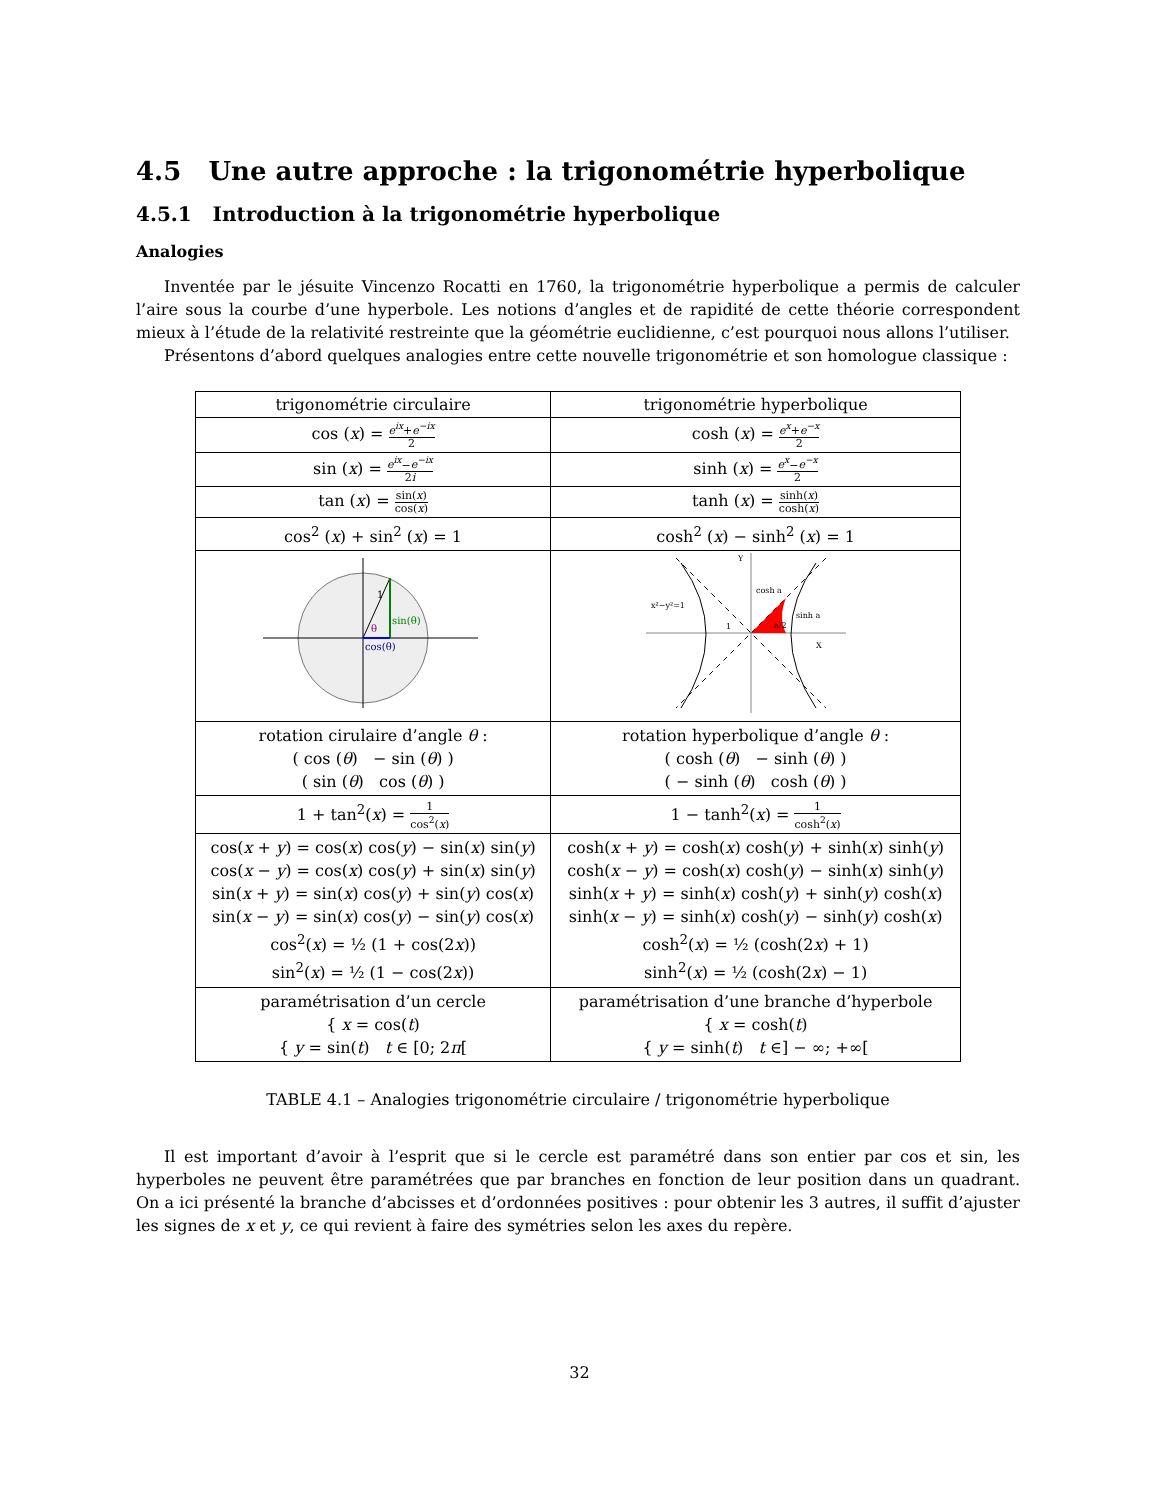4.5 Une autre approche : la trigonométrie hyperbolique
4.5.1 Introduction à la trigonométrie hyperbolique
Analogies
Inventée par le jésuite Vincenzo Rocatti en 1760, la trigonométrie hyperbolique a permis de calculer l’aire sous la courbe d’une hyperbole. Les notions d’angles et de rapidité de cette théorie correspondent mieux à l’étude de la relativité restreinte que la géométrie euclidienne, c’est pourquoi nous allons l’utiliser.
Présentons d’abord quelques analogies entre cette nouvelle trigonométrie et son homologue classique :
| trigonométrie circulaire | trigonométrie hyperbolique |
| --- | --- |
| cos ( x ) = e<sup>ix</sup> + e<sup>−ix</sup> 2 | cosh ( x ) = e<sup>x</sup> + e<sup>−x</sup> 2 |
| sin ( x ) = e<sup>ix</sup> − e<sup>−ix</sup> 2 i | sinh ( x ) = e<sup>x</sup> − e<sup>−x</sup> 2 |
| tan ( x ) = sin( x ) cos( x ) | tanh ( x ) = sinh( x ) cosh( x ) |
| cos<sup>2</sup> ( x ) + sin<sup>2</sup> ( x ) = 1 | cosh<sup>2</sup> ( x ) − sinh<sup>2</sup> ( x ) = 1 |
| 1 θ sin(θ) cos(θ) | cosh a sinh a x²−y²=1 X Y a/2 1 |
| rotation cirulaire d’angle θ : ( cos ( θ ) − sin ( θ ) ) ( sin ( θ ) cos ( θ ) ) | rotation hyperbolique d’angle θ : ( cosh ( θ ) − sinh ( θ ) ) ( − sinh ( θ ) cosh ( θ ) ) |
| 1 + tan<sup>2</sup>( x ) = 1 cos<sup>2</sup>( x ) | 1 − tanh<sup>2</sup>( x ) = 1 cosh<sup>2</sup>( x ) |
| cos( x + y ) = cos( x ) cos( y ) − sin( x ) sin( y ) cos( x − y ) = cos( x ) cos( y ) + sin( x ) sin( y ) sin( x + y ) = sin( x ) cos( y ) + sin( y ) cos( x ) sin( x − y ) = sin( x ) cos( y ) − sin( y ) cos( x ) cos<sup>2</sup>( x ) = ½ (1 + cos(2 x )) sin<sup>2</sup>( x ) = ½ (1 − cos(2 x )) | cosh( x + y ) = cosh( x ) cosh( y ) + sinh( x ) sinh( y ) cosh( x − y ) = cosh( x ) cosh( y ) − sinh( x ) sinh( y ) sinh( x + y ) = sinh( x ) cosh( y ) + sinh( y ) cosh( x ) sinh( x − y ) = sinh( x ) cosh( y ) − sinh( y ) cosh( x ) cosh<sup>2</sup>( x ) = ½ (cosh(2 x ) + 1) sinh<sup>2</sup>( x ) = ½ (cosh(2 x ) − 1) |
| paramétrisation d’un cercle { x = cos( t ) { y = sin( t ) t ∈ [0; 2 π [ | paramétrisation d’une branche d’hyperbole { x = cosh( t ) { y = sinh( t ) t ∈] − ∞; +∞[ |
TABLE 4.1 – Analogies trigonométrie circulaire / trigonométrie hyperbolique
Il est important d’avoir à l’esprit que si le cercle est paramétré dans son entier par cos et sin, les hyperboles ne peuvent être paramétrées que par branches en fonction de leur position dans un quadrant. On a ici présenté la branche d’abcisses et d’ordonnées positives : pour obtenir les 3 autres, il suffit d’ajuster les signes de x et y, ce qui revient à faire des symétries selon les axes du repère.
32